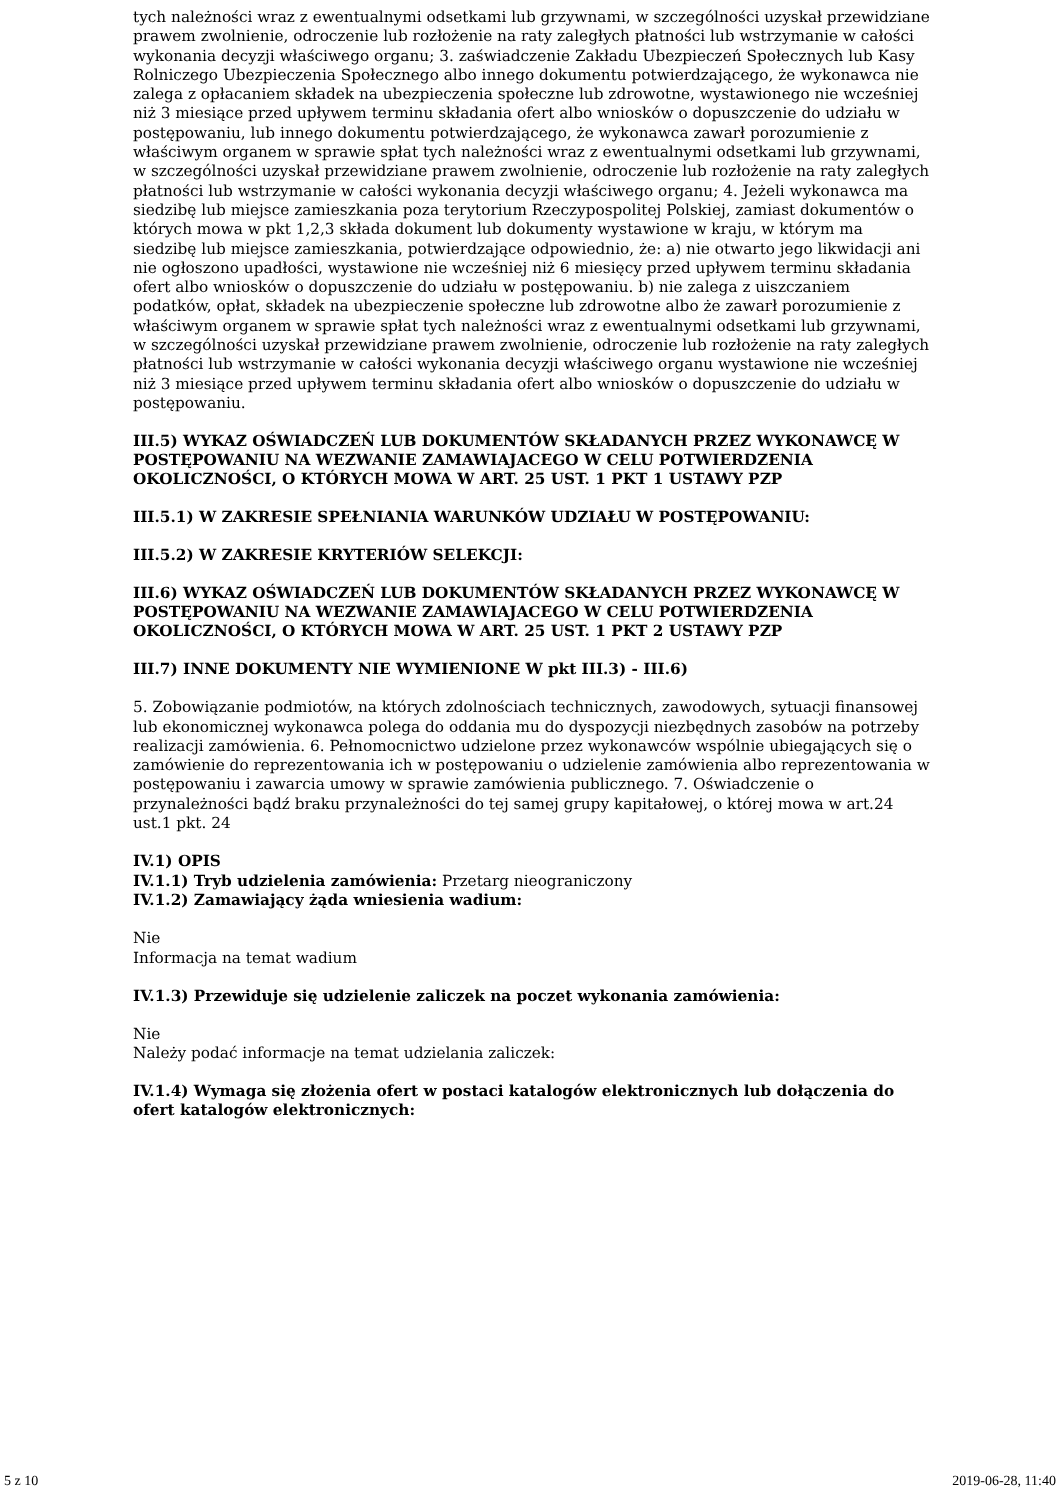tych należności wraz z ewentualnymi odsetkami lub grzywnami, w szczególności uzyskał przewidziane prawem zwolnienie, odroczenie lub rozłożenie na raty zaległych płatności lub wstrzymanie w całości wykonania decyzji właściwego organu; 3. zaświadczenie Zakładu Ubezpieczeń Społecznych lub Kasy Rolniczego Ubezpieczenia Społecznego albo innego dokumentu potwierdzającego, że wykonawca nie zalega z opłacaniem składek na ubezpieczenia społeczne lub zdrowotne, wystawionego nie wcześniej niż 3 miesiące przed upływem terminu składania ofert albo wniosków o dopuszczenie do udziału w postępowaniu, lub innego dokumentu potwierdzającego, że wykonawca zawarł porozumienie z właściwym organem w sprawie spłat tych należności wraz z ewentualnymi odsetkami lub grzywnami, w szczególności uzyskał przewidziane prawem zwolnienie, odroczenie lub rozłożenie na raty zaległych płatności lub wstrzymanie w całości wykonania decyzji właściwego organu; 4. Jeżeli wykonawca ma siedzibę lub miejsce zamieszkania poza terytorium Rzeczypospolitej Polskiej, zamiast dokumentów o których mowa w pkt 1,2,3 składa dokument lub dokumenty wystawione w kraju, w którym ma siedzibę lub miejsce zamieszkania, potwierdzające odpowiednio, że: a) nie otwarto jego likwidacji ani nie ogłoszono upadłości, wystawione nie wcześniej niż 6 miesięcy przed upływem terminu składania ofert albo wniosków o dopuszczenie do udziału w postępowaniu. b) nie zalega z uiszczaniem podatków, opłat, składek na ubezpieczenie społeczne lub zdrowotne albo że zawarł porozumienie z właściwym organem w sprawie spłat tych należności wraz z ewentualnymi odsetkami lub grzywnami, w szczególności uzyskał przewidziane prawem zwolnienie, odroczenie lub rozłożenie na raty zaległych płatności lub wstrzymanie w całości wykonania decyzji właściwego organu wystawione nie wcześniej niż 3 miesiące przed upływem terminu składania ofert albo wniosków o dopuszczenie do udziału w postępowaniu.
III.5) WYKAZ OŚWIADCZEŃ LUB DOKUMENTÓW SKŁADANYCH PRZEZ WYKONAWCĘ W POSTĘPOWANIU NA WEZWANIE ZAMAWIAJACEGO W CELU POTWIERDZENIA OKOLICZNOŚCI, O KTÓRYCH MOWA W ART. 25 UST. 1 PKT 1 USTAWY PZP
III.5.1) W ZAKRESIE SPEŁNIANIA WARUNKÓW UDZIAŁU W POSTĘPOWANIU:
III.5.2) W ZAKRESIE KRYTERIÓW SELEKCJI:
III.6) WYKAZ OŚWIADCZEŃ LUB DOKUMENTÓW SKŁADANYCH PRZEZ WYKONAWCĘ W POSTĘPOWANIU NA WEZWANIE ZAMAWIAJACEGO W CELU POTWIERDZENIA OKOLICZNOŚCI, O KTÓRYCH MOWA W ART. 25 UST. 1 PKT 2 USTAWY PZP
III.7) INNE DOKUMENTY NIE WYMIENIONE W pkt III.3) - III.6)
5. Zobowiązanie podmiotów, na których zdolnościach technicznych, zawodowych, sytuacji finansowej lub ekonomicznej wykonawca polega do oddania mu do dyspozycji niezbędnych zasobów na potrzeby realizacji zamówienia. 6. Pełnomocnictwo udzielone przez wykonawców wspólnie ubiegających się o zamówienie do reprezentowania ich w postępowaniu o udzielenie zamówienia albo reprezentowania w postępowaniu i zawarcia umowy w sprawie zamówienia publicznego. 7. Oświadczenie o przynależności bądź braku przynależności do tej samej grupy kapitałowej, o której mowa w art.24 ust.1 pkt. 24
IV.1) OPIS
IV.1.1) Tryb udzielenia zamówienia: Przetarg nieograniczony
IV.1.2) Zamawiający żąda wniesienia wadium:
Nie
Informacja na temat wadium
IV.1.3) Przewiduje się udzielenie zaliczek na poczet wykonania zamówienia:
Nie
Należy podać informacje na temat udzielania zaliczek:
IV.1.4) Wymaga się złożenia ofert w postaci katalogów elektronicznych lub dołączenia do ofert katalogów elektronicznych:
5 z 10 2019-06-28, 11:40